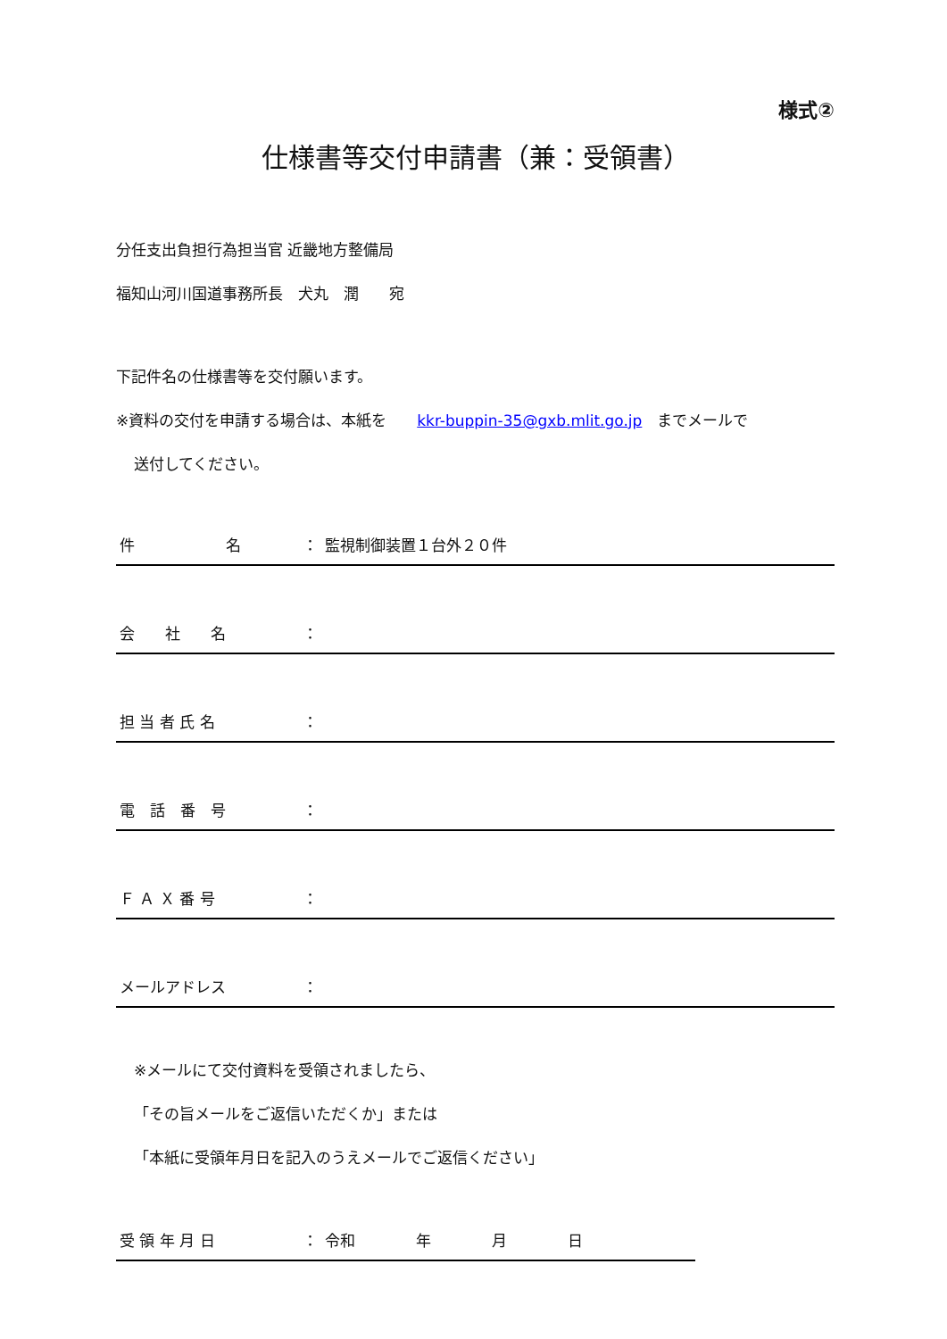様式②
仕様書等交付申請書（兼：受領書）
分任支出負担行為担当官 近畿地方整備局
福知山河川国道事務所長　犬丸　潤　　宛
下記件名の仕様書等を交付願います。
※資料の交付を申請する場合は、本紙を　　kkr-buppin-35@gxb.mlit.go.jp　までメールで
送付してください。
件　　　　　　名 ： 監視制御装置１台外２０件
会　　社　　名 ：
担 当 者 氏 名 ：
電　話　番　号 ：
Ｆ Ａ Ｘ 番 号 ：
メールアドレス ：
※メールにて交付資料を受領されましたら、
「その旨メールをご返信いただくか」または
「本紙に受領年月日を記入のうえメールでご返信ください」
受 領 年 月 日 ： 令和　　　　年　　　　月　　　　日